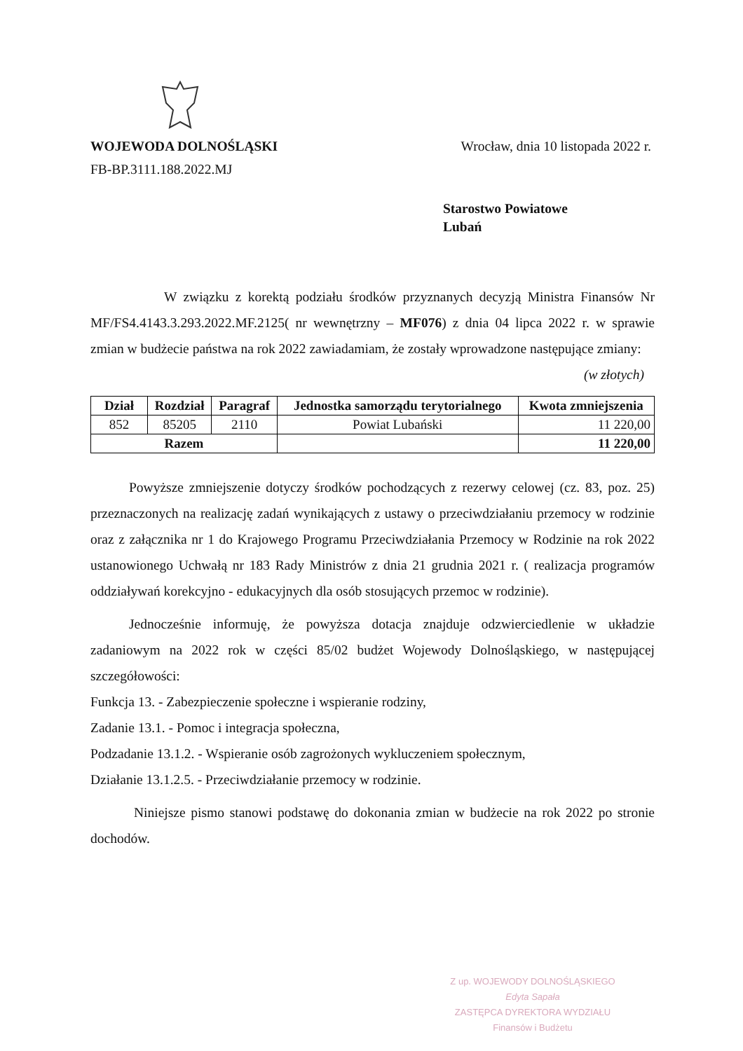WOJEWODA DOLNOŚLĄSKI
FB-BP.3111.188.2022.MJ
Wrocław, dnia 10 listopada 2022 r.
Starostwo Powiatowe
Lubań
W związku z korektą podziału środków przyznanych decyzją Ministra Finansów Nr MF/FS4.4143.3.293.2022.MF.2125( nr wewnętrzny – MF076) z dnia 04 lipca 2022 r. w sprawie zmian w budżecie państwa na rok 2022 zawiadamiam, że zostały wprowadzone następujące zmiany:
(w złotych)
| Dział | Rozdział | Paragraf | Jednostka samorządu terytorialnego | Kwota zmniejszenia |
| --- | --- | --- | --- | --- |
| 852 | 85205 | 2110 | Powiat Lubański | 11 220,00 |
| Razem | | | | 11 220,00 |
Powyższe zmniejszenie dotyczy środków pochodzących z rezerwy celowej (cz. 83, poz. 25) przeznaczonych na realizację zadań wynikających z ustawy o przeciwdziałaniu przemocy w rodzinie oraz z załącznika nr 1 do Krajowego Programu Przeciwdziałania Przemocy w Rodzinie na rok 2022 ustanowionego Uchwałą nr 183 Rady Ministrów z dnia 21 grudnia 2021 r. ( realizacja programów oddziaływań korekcyjno - edukacyjnych dla osób stosujących przemoc w rodzinie).
Jednocześnie informuję, że powyższa dotacja znajduje odzwierciedlenie w układzie zadaniowym na 2022 rok w części 85/02 budżet Wojewody Dolnośląskiego, w następującej szczegółowości:
Funkcja 13. - Zabezpieczenie społeczne i wspieranie rodziny,
Zadanie 13.1. - Pomoc i integracja społeczna,
Podzadanie 13.1.2. - Wspieranie osób zagrożonych wykluczeniem społecznym,
Działanie 13.1.2.5. - Przeciwdziałanie przemocy w rodzinie.
Niniejsze pismo stanowi podstawę do dokonania zmian w budżecie na rok 2022 po stronie dochodów.
Z up. WOJEWODY DOLNOŚLĄSKIEGO
Edyta Sapała
ZASTĘPCA DYREKTORA WYDZIAŁU
Finansów i Budżetu